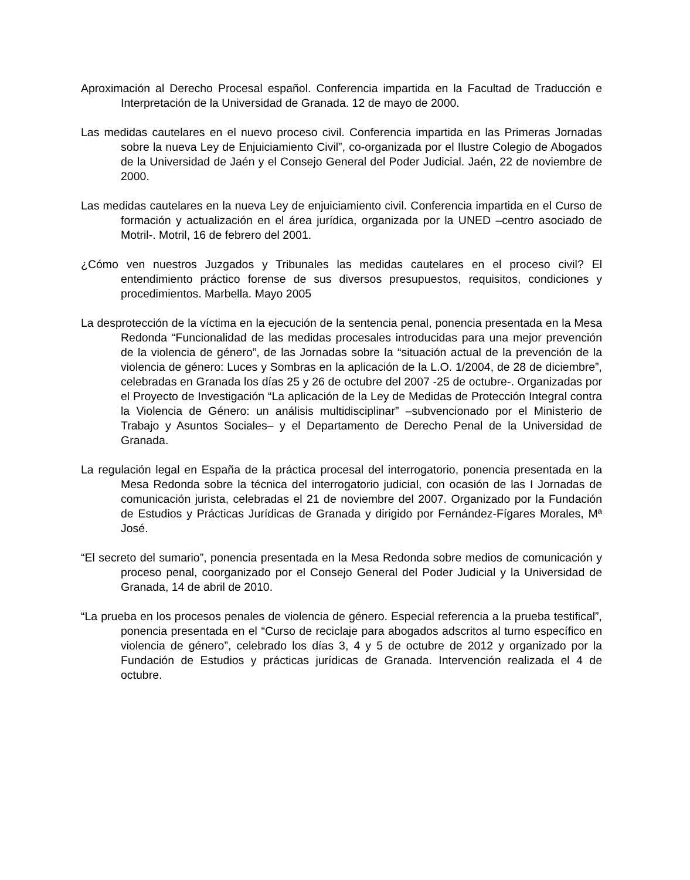Aproximación al Derecho Procesal español. Conferencia impartida en la Facultad de Traducción e Interpretación de la Universidad de Granada. 12 de mayo de 2000.
Las medidas cautelares en el nuevo proceso civil. Conferencia impartida en las Primeras Jornadas sobre la nueva Ley de Enjuiciamiento Civil”, co-organizada por el Ilustre Colegio de Abogados de la Universidad de Jaén y el Consejo General del Poder Judicial. Jaén, 22 de noviembre de 2000.
Las medidas cautelares en la nueva Ley de enjuiciamiento civil. Conferencia impartida en el Curso de formación y actualización en el área jurídica, organizada por la UNED –centro asociado de Motril-. Motril, 16 de febrero del 2001.
¿Cómo ven nuestros Juzgados y Tribunales las medidas cautelares en el proceso civil? El entendimiento práctico forense de sus diversos presupuestos, requisitos, condiciones y procedimientos. Marbella. Mayo 2005
La desprotección de la víctima en la ejecución de la sentencia penal, ponencia presentada en la Mesa Redonda “Funcionalidad de las medidas procesales introducidas para una mejor prevención de la violencia de género”, de las Jornadas sobre la “situación actual de la prevención de la violencia de género: Luces y Sombras en la aplicación de la L.O. 1/2004, de 28 de diciembre”, celebradas en Granada los días 25 y 26 de octubre del 2007 -25 de octubre-. Organizadas por el Proyecto de Investigación “La aplicación de la Ley de Medidas de Protección Integral contra la Violencia de Género: un análisis multidisciplinar” –subvencionado por el Ministerio de Trabajo y Asuntos Sociales– y el Departamento de Derecho Penal de la Universidad de Granada.
La regulación legal en España de la práctica procesal del interrogatorio, ponencia presentada en la Mesa Redonda sobre la técnica del interrogatorio judicial, con ocasión de las I Jornadas de comunicación jurista, celebradas el 21 de noviembre del 2007. Organizado por la Fundación de Estudios y Prácticas Jurídicas de Granada y dirigido por Fernández-Fígares Morales, Mª José.
“El secreto del sumario”, ponencia presentada en la Mesa Redonda sobre medios de comunicación y proceso penal, coorganizado por el Consejo General del Poder Judicial y la Universidad de Granada, 14 de abril de 2010.
“La prueba en los procesos penales de violencia de género. Especial referencia a la prueba testifical”, ponencia presentada en el “Curso de reciclaje para abogados adscritos al turno específico en violencia de género”, celebrado los días 3, 4 y 5 de octubre de 2012 y organizado por la Fundación de Estudios y prácticas jurídicas de Granada. Intervención realizada el 4 de octubre.